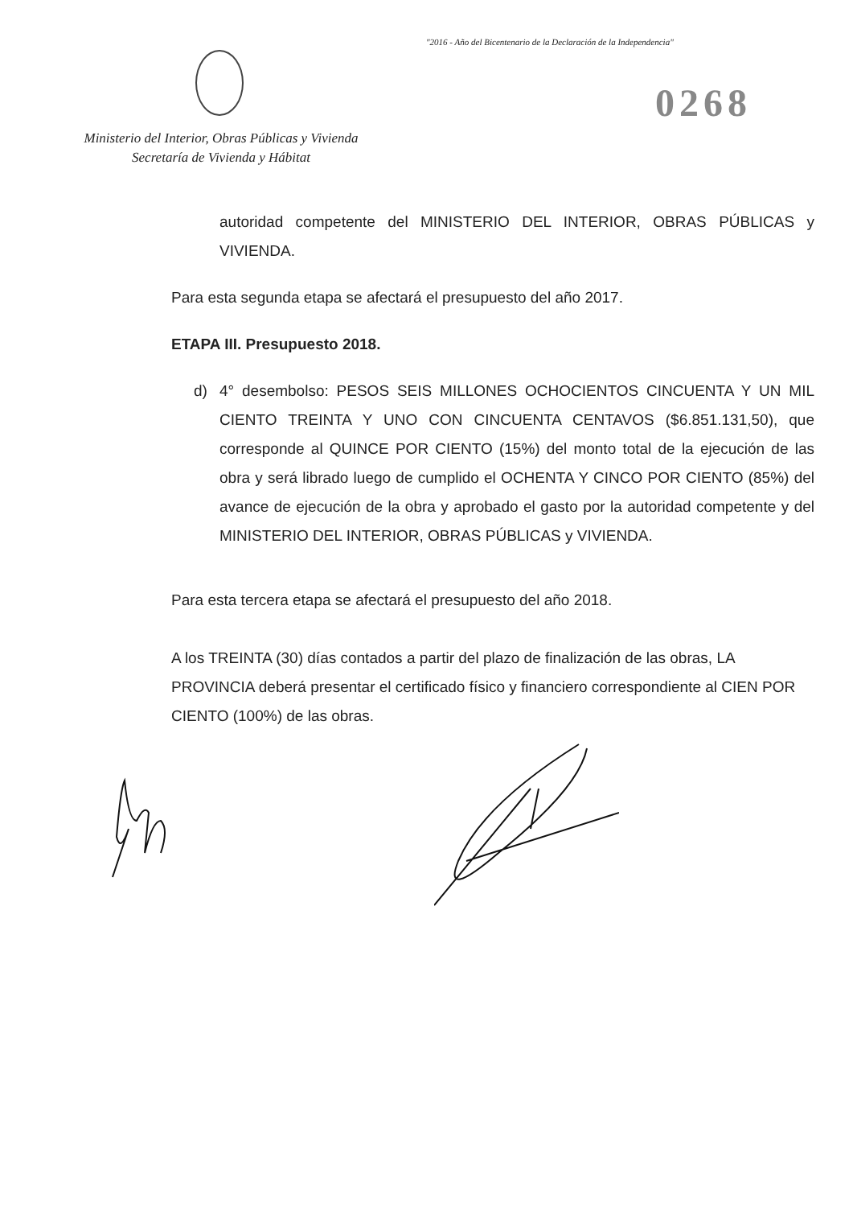"2016 - Año del Bicentenario de la Declaración de la Independencia"
0268
Ministerio del Interior, Obras Públicas y Vivienda
Secretaría de Vivienda y Hábitat
autoridad competente del MINISTERIO DEL INTERIOR, OBRAS PÚBLICAS y VIVIENDA.
Para esta segunda etapa se afectará el presupuesto del año 2017.
ETAPA III. Presupuesto 2018.
d) 4° desembolso: PESOS SEIS MILLONES OCHOCIENTOS CINCUENTA Y UN MIL CIENTO TREINTA Y UNO CON CINCUENTA CENTAVOS ($6.851.131,50), que corresponde al QUINCE POR CIENTO (15%) del monto total de la ejecución de las obra y será librado luego de cumplido el OCHENTA Y CINCO POR CIENTO (85%) del avance de ejecución de la obra y aprobado el gasto por la autoridad competente y del MINISTERIO DEL INTERIOR, OBRAS PÚBLICAS y VIVIENDA.
Para esta tercera etapa se afectará el presupuesto del año 2018.
A los TREINTA (30) días contados a partir del plazo de finalización de las obras, LA PROVINCIA deberá presentar el certificado físico y financiero correspondiente al CIEN POR CIENTO (100%) de las obras.